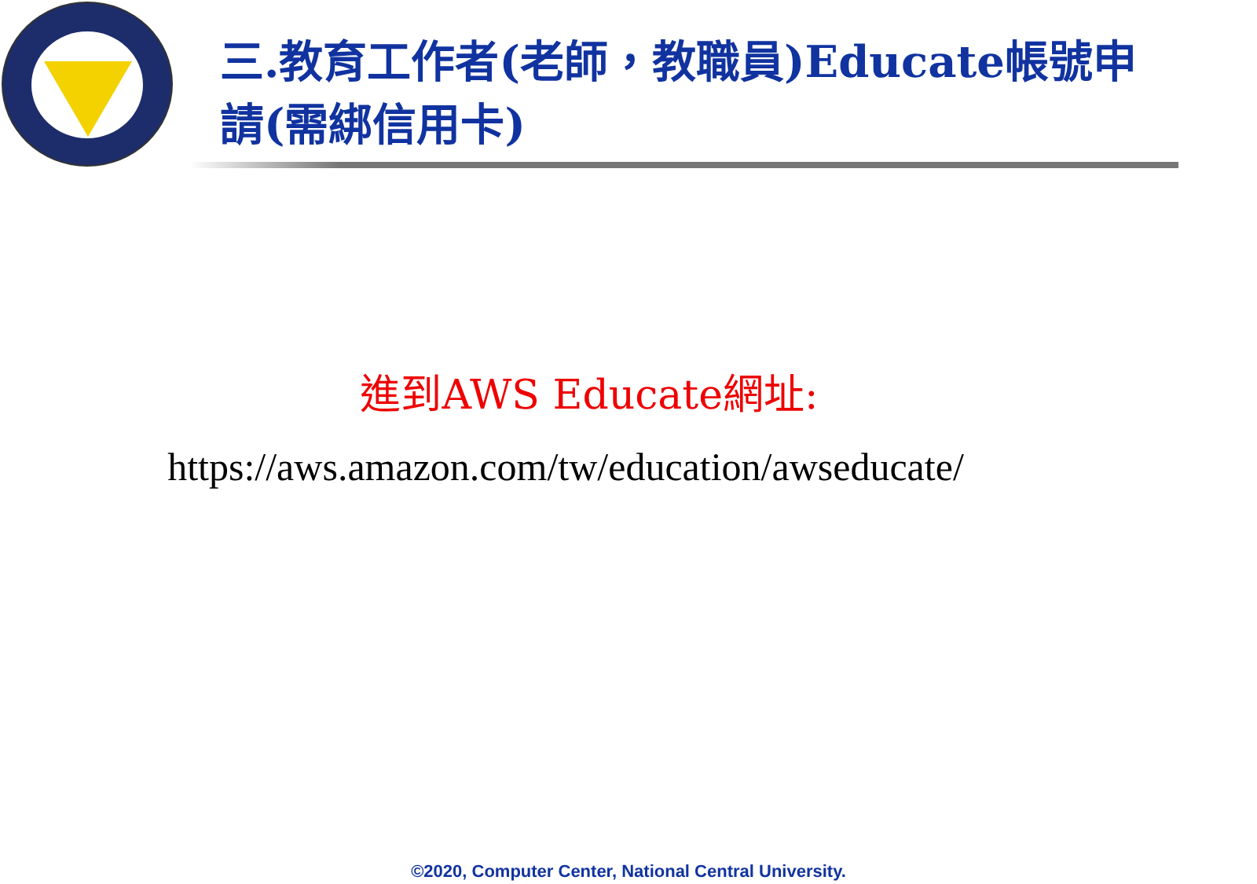三.教育工作者(老師，教職員)Educate帳號申請(需綁信用卡)
進到AWS Educate網址:
https://aws.amazon.com/tw/education/awseducate/
©2020, Computer Center, National Central University.